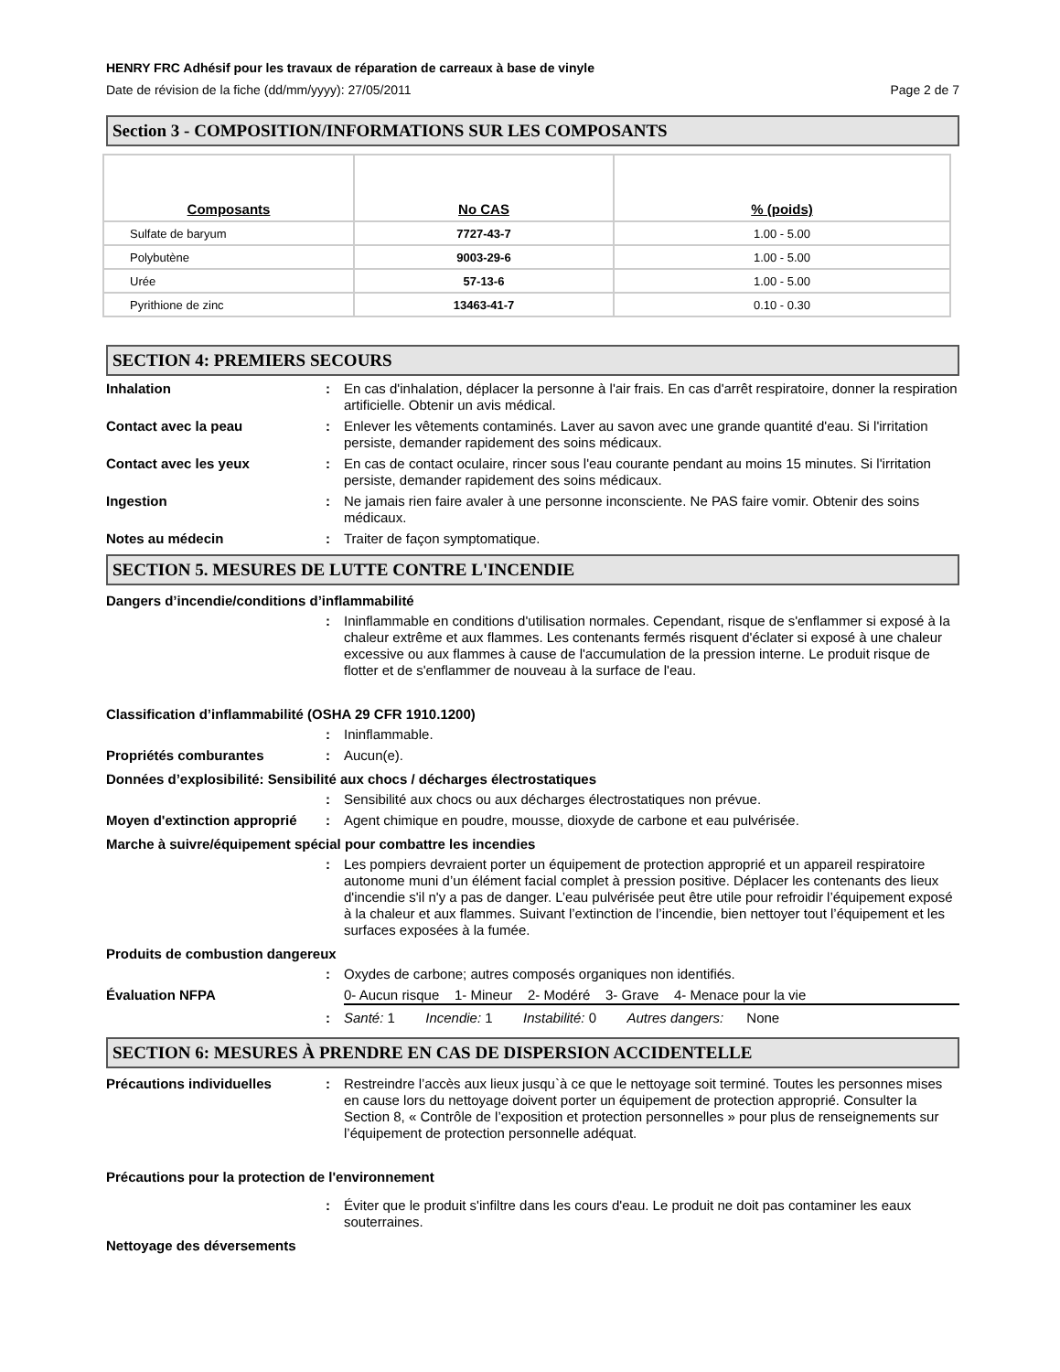HENRY FRC Adhésif pour les travaux de réparation de carreaux à base de vinyle
Date de révision de la fiche (dd/mm/yyyy): 27/05/2011 Page 2 de 7
Section 3 - COMPOSITION/INFORMATIONS SUR LES COMPOSANTS
| Composants | No CAS | % (poids) |
| --- | --- | --- |
| Sulfate de baryum | 7727-43-7 | 1.00 - 5.00 |
| Polybutène | 9003-29-6 | 1.00 - 5.00 |
| Urée | 57-13-6 | 1.00 - 5.00 |
| Pyrithione de zinc | 13463-41-7 | 0.10 - 0.30 |
SECTION 4: PREMIERS SECOURS
Inhalation: En cas d'inhalation, déplacer la personne à l'air frais. En cas d'arrêt respiratoire, donner la respiration artificielle. Obtenir un avis médical.
Contact avec la peau: Enlever les vêtements contaminés. Laver au savon avec une grande quantité d'eau. Si l'irritation persiste, demander rapidement des soins médicaux.
Contact avec les yeux: En cas de contact oculaire, rincer sous l'eau courante pendant au moins 15 minutes. Si l'irritation persiste, demander rapidement des soins médicaux.
Ingestion: Ne jamais rien faire avaler à une personne inconsciente. Ne PAS faire vomir. Obtenir des soins médicaux.
Notes au médecin: Traiter de façon symptomatique.
SECTION 5. MESURES DE LUTTE CONTRE L'INCENDIE
Dangers d’incendie/conditions d’inflammabilité
: Ininflammable en conditions d'utilisation normales. Cependant, risque de s'enflammer si exposé à la chaleur extrême et aux flammes. Les contenants fermés risquent d'éclater si exposé à une chaleur excessive ou aux flammes à cause de l'accumulation de la pression interne. Le produit risque de flotter et de s'enflammer de nouveau à la surface de l'eau.
Classification d’inflammabilité (OSHA 29 CFR 1910.1200)
: Ininflammable.
Propriétés comburantes: Aucun(e).
Données d’explosibilité: Sensibilité aux chocs / décharges électrostatiques
: Sensibilité aux chocs ou aux décharges électrostatiques non prévue.
Moyen d'extinction approprié: Agent chimique en poudre, mousse, dioxyde de carbone et eau pulvérisée.
Marche à suivre/équipement spécial pour combattre les incendies
: Les pompiers devraient porter un équipement de protection approprié et un appareil respiratoire autonome muni d’un élément facial complet à pression positive. Déplacer les contenants des lieux d'incendie s'il n'y a pas de danger. L’eau pulvérisée peut être utile pour refroidir l’équipement exposé à la chaleur et aux flammes. Suivant l’extinction de l’incendie, bien nettoyer tout l’équipement et les surfaces exposées à la fumée.
Produits de combustion dangereux
: Oxydes de carbone; autres composés organiques non identifiés.
Évaluation NFPA 0- Aucun risque 1- Mineur 2- Modéré 3- Grave 4- Menace pour la vie
: Santé: 1 Incendie: 1 Instabilité: 0 Autres dangers: None
SECTION 6: MESURES À PRENDRE EN CAS DE DISPERSION ACCIDENTELLE
Précautions individuelles: Restreindre l’accès aux lieux jusqu`à ce que le nettoyage soit terminé. Toutes les personnes mises en cause lors du nettoyage doivent porter un équipement de protection approprié. Consulter la Section 8, « Contrôle de l’exposition et protection personnelles » pour plus de renseignements sur l’équipement de protection personnelle adéquat.
Précautions pour la protection de l'environnement
: Éviter que le produit s'infiltre dans les cours d'eau. Le produit ne doit pas contaminer les eaux souterraines.
Nettoyage des déversements